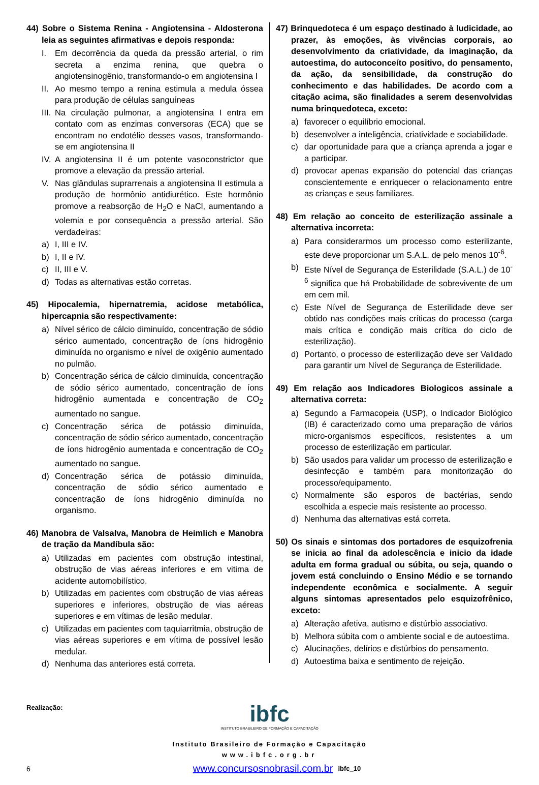44) Sobre o Sistema Renina - Angiotensina - Aldosterona leia as seguintes afirmativas e depois responda:
I. Em decorrência da queda da pressão arterial, o rim secreta a enzima renina, que quebra o angiotensinogênio, transformando-o em angiotensina I
II. Ao mesmo tempo a renina estimula a medula óssea para produção de células sanguíneas
III. Na circulação pulmonar, a angiotensina I entra em contato com as enzimas conversoras (ECA) que se encontram no endotélio desses vasos, transformando-se em angiotensina II
IV. A angiotensina II é um potente vasoconstrictor que promove a elevação da pressão arterial.
V. Nas glândulas suprarrenais a angiotensina II estimula a produção de hormônio antidiurético. Este hormônio promove a reabsorção de H<sub>2</sub>O e NaCl, aumentando a volemia e por consequência a pressão arterial. São verdadeiras:
a) I, III e IV.
b) I, II e IV.
c) II, III e V.
d) Todas as alternativas estão corretas.
45) Hipocalemia, hipernatremia, acidose metabólica, hipercapnia são respectivamente:
a) Nível sérico de cálcio diminuído, concentração de sódio sérico aumentado, concentração de íons hidrogênio diminuída no organismo e nível de oxigênio aumentado no pulmão.
b) Concentração sérica de cálcio diminuída, concentração de sódio sérico aumentado, concentração de íons hidrogênio aumentada e concentração de CO<sub>2</sub> aumentado no sangue.
c) Concentração sérica de potássio diminuída, concentração de sódio sérico aumentado, concentração de íons hidrogênio aumentada e concentração de CO<sub>2</sub> aumentado no sangue.
d) Concentração sérica de potássio diminuída, concentração de sódio sérico aumentado e concentração de íons hidrogênio diminuída no organismo.
46) Manobra de Valsalva, Manobra de Heimlich e Manobra de tração da Mandíbula são:
a) Utilizadas em pacientes com obstrução intestinal, obstrução de vias aéreas inferiores e em vitima de acidente automobilístico.
b) Utilizadas em pacientes com obstrução de vias aéreas superiores e inferiores, obstrução de vias aéreas superiores e em vítimas de lesão medular.
c) Utilizadas em pacientes com taquiarritmia, obstrução de vias aéreas superiores e em vítima de possível lesão medular.
d) Nenhuma das anteriores está correta.
47) Brinquedoteca é um espaço destinado à ludicidade, ao prazer, às emoções, às vivências corporais, ao desenvolvimento da criatividade, da imaginação, da autoestima, do autoconceíto positivo, do pensamento, da ação, da sensibilidade, da construção do conhecimento e das habilidades. De acordo com a citação acima, são finalidades a serem desenvolvidas numa brinquedoteca, exceto:
a) favorecer o equilíbrio emocional.
b) desenvolver a inteligência, criatividade e sociabilidade.
c) dar oportunidade para que a criança aprenda a jogar e a participar.
d) provocar apenas expansão do potencial das crianças conscientemente e enriquecer o relacionamento entre as crianças e seus familiares.
48) Em relação ao conceito de esterilização assinale a alternativa incorreta:
a) Para considerarmos um processo como esterilizante, este deve proporcionar um S.A.L. de pelo menos 10<sup>-6</sup>.
b) Este Nível de Segurança de Esterilidade (S.A.L.) de 10<sup>-6</sup> significa que há Probabilidade de sobrevivente de um em cem mil.
c) Este Nível de Segurança de Esterilidade deve ser obtido nas condições mais críticas do processo (carga mais crítica e condição mais crítica do ciclo de esterilização).
d) Portanto, o processo de esterilização deve ser Validado para garantir um Nível de Segurança de Esterilidade.
49) Em relação aos Indicadores Biologicos assinale a alternativa correta:
a) Segundo a Farmacopeia (USP), o Indicador Biológico (IB) é caracterizado como uma preparação de vários micro-organismos específicos, resistentes a um processo de esterilização em particular.
b) São usados para validar um processo de esterilização e desinfecção e também para monitorização do processo/equipamento.
c) Normalmente são esporos de bactérias, sendo escolhida a especie mais resistente ao processo.
d) Nenhuma das alternativas está correta.
50) Os sinais e sintomas dos portadores de esquizofrenia se inicia ao final da adolescência e inicio da idade adulta em forma gradual ou súbita, ou seja, quando o jovem está concluindo o Ensino Médio e se tornando independente econômica e socialmente. A seguir alguns sintomas apresentados pelo esquizofrênico, exceto:
a) Alteração afetiva, autismo e distúrbio associativo.
b) Melhora súbita com o ambiente social e de autoestima.
c) Alucinações, delírios e distúrbios do pensamento.
d) Autoestima baixa e sentimento de rejeição.
Realização:
ibfc
INSTITUTO BRASILEIRO DE FORMAÇÃO E CAPACITAÇÃO
Instituto Brasileiro de Formação e Capacitação
www.ibfc.org.br
6 www.concursosnobrasil.com.br ibfc_10